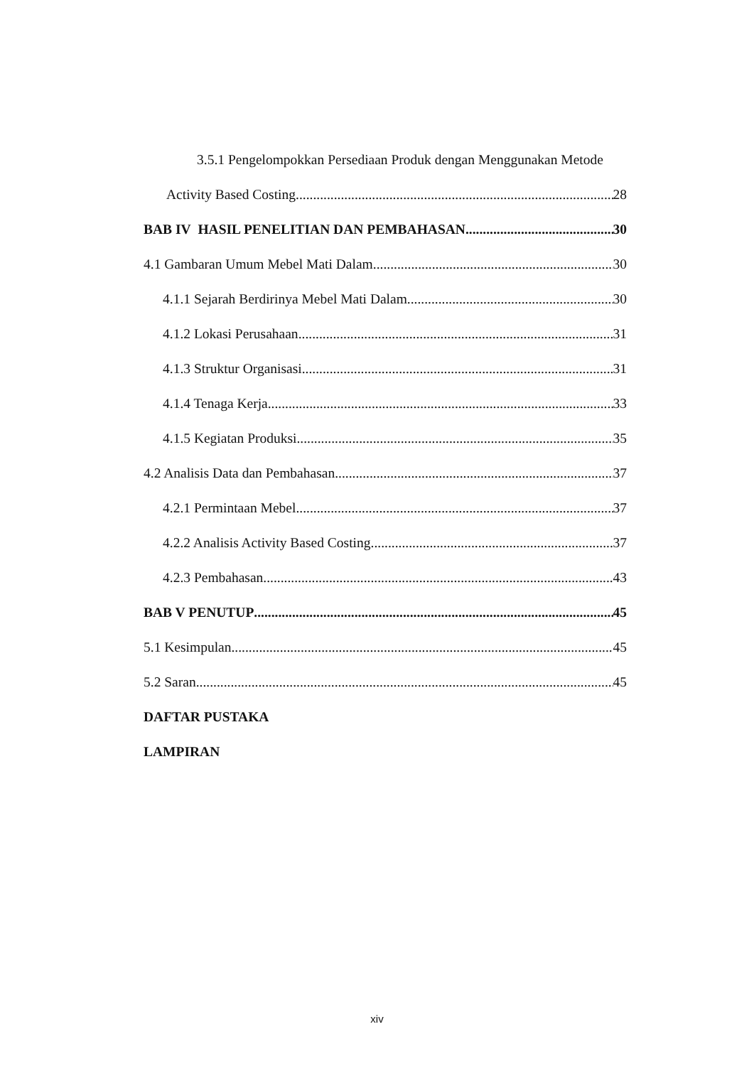3.5.1 Pengelompokkan Persediaan Produk dengan Menggunakan Metode
Activity Based Costing 28
BAB IV HASIL PENELITIAN DAN PEMBAHASAN 30
4.1 Gambaran Umum Mebel Mati Dalam 30
4.1.1 Sejarah Berdirinya Mebel Mati Dalam 30
4.1.2 Lokasi Perusahaan 31
4.1.3 Struktur Organisasi 31
4.1.4 Tenaga Kerja 33
4.1.5 Kegiatan Produksi 35
4.2 Analisis Data dan Pembahasan 37
4.2.1 Permintaan Mebel 37
4.2.2 Analisis Activity Based Costing 37
4.2.3 Pembahasan 43
BAB V PENUTUP 45
5.1 Kesimpulan 45
5.2 Saran 45
DAFTAR PUSTAKA
LAMPIRAN
xiv